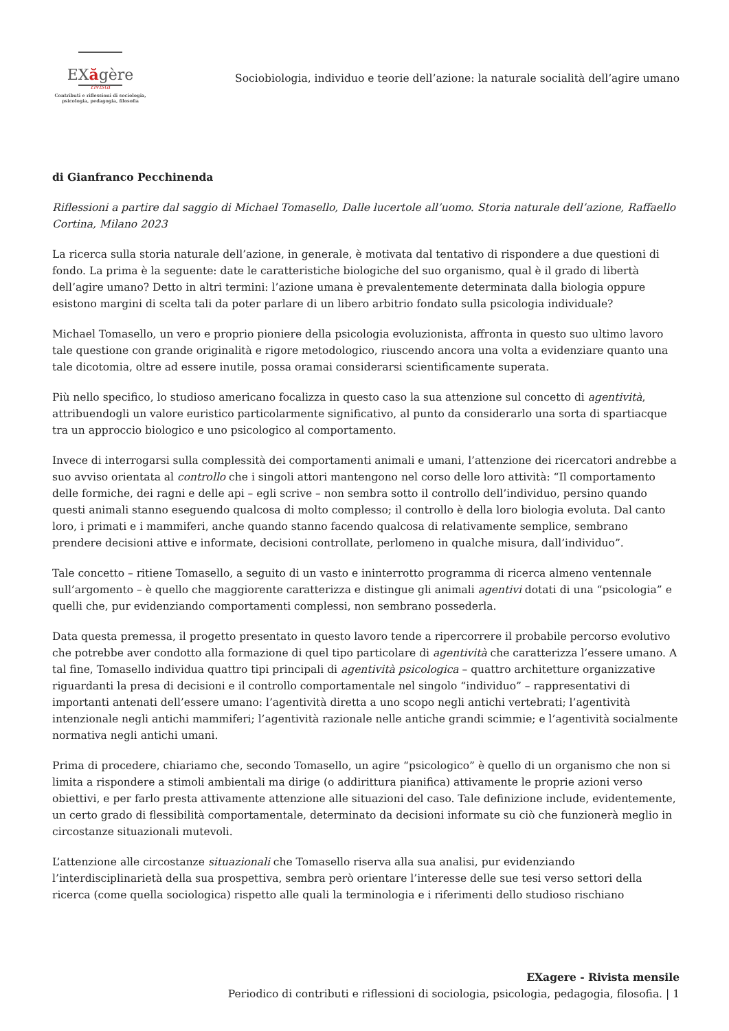EXăgère
rivista
Contributi e riflessioni di sociologia,
psicologia, pedagogia, filosofia
Sociobiologia, individuo e teorie dell’azione: la naturale socialità dell’agire umano
di Gianfranco Pecchinenda
Riflessioni a partire dal saggio di Michael Tomasello, Dalle lucertole all’uomo. Storia naturale dell’azione, Raffaello Cortina, Milano 2023
La ricerca sulla storia naturale dell’azione, in generale, è motivata dal tentativo di rispondere a due questioni di fondo. La prima è la seguente: date le caratteristiche biologiche del suo organismo, qual è il grado di libertà dell’agire umano? Detto in altri termini: l’azione umana è prevalentemente determinata dalla biologia oppure esistono margini di scelta tali da poter parlare di un libero arbitrio fondato sulla psicologia individuale?
Michael Tomasello, un vero e proprio pioniere della psicologia evoluzionista, affronta in questo suo ultimo lavoro tale questione con grande originalità e rigore metodologico, riuscendo ancora una volta a evidenziare quanto una tale dicotomia, oltre ad essere inutile, possa oramai considerarsi scientificamente superata.
Più nello specifico, lo studioso americano focalizza in questo caso la sua attenzione sul concetto di agentività, attribuendogli un valore euristico particolarmente significativo, al punto da considerarlo una sorta di spartiacque tra un approccio biologico e uno psicologico al comportamento.
Invece di interrogarsi sulla complessità dei comportamenti animali e umani, l’attenzione dei ricercatori andrebbe a suo avviso orientata al controllo che i singoli attori mantengono nel corso delle loro attività: “Il comportamento delle formiche, dei ragni e delle api – egli scrive – non sembra sotto il controllo dell’individuo, persino quando questi animali stanno eseguendo qualcosa di molto complesso; il controllo è della loro biologia evoluta. Dal canto loro, i primati e i mammiferi, anche quando stanno facendo qualcosa di relativamente semplice, sembrano prendere decisioni attive e informate, decisioni controllate, perlomeno in qualche misura, dall’individuo”.
Tale concetto – ritiene Tomasello, a seguito di un vasto e ininterrotto programma di ricerca almeno ventennale sull’argomento – è quello che maggiorente caratterizza e distingue gli animali agentivi dotati di una “psicologia” e quelli che, pur evidenziando comportamenti complessi, non sembrano possederla.
Data questa premessa, il progetto presentato in questo lavoro tende a ripercorrere il probabile percorso evolutivo che potrebbe aver condotto alla formazione di quel tipo particolare di agentività che caratterizza l’essere umano. A tal fine, Tomasello individua quattro tipi principali di agentività psicologica – quattro architetture organizzative riguardanti la presa di decisioni e il controllo comportamentale nel singolo “individuo” – rappresentativi di importanti antenati dell’essere umano: l’agentività diretta a uno scopo negli antichi vertebrati; l’agentività intenzionale negli antichi mammiferi; l’agentività razionale nelle antiche grandi scimmie; e l’agentività socialmente normativa negli antichi umani.
Prima di procedere, chiariamo che, secondo Tomasello, un agire “psicologico” è quello di un organismo che non si limita a rispondere a stimoli ambientali ma dirige (o addirittura pianifica) attivamente le proprie azioni verso obiettivi, e per farlo presta attivamente attenzione alle situazioni del caso. Tale definizione include, evidentemente, un certo grado di flessibilità comportamentale, determinato da decisioni informate su ciò che funzionerà meglio in circostanze situazionali mutevoli.
L’attenzione alle circostanze situazionali che Tomasello riserva alla sua analisi, pur evidenziando l’interdisciplinarietà della sua prospettiva, sembra però orientare l’interesse delle sue tesi verso settori della ricerca (come quella sociologica) rispetto alle quali la terminologia e i riferimenti dello studioso rischiano
EXagere - Rivista mensile
Periodico di contributi e riflessioni di sociologia, psicologia, pedagogia, filosofia. | 1